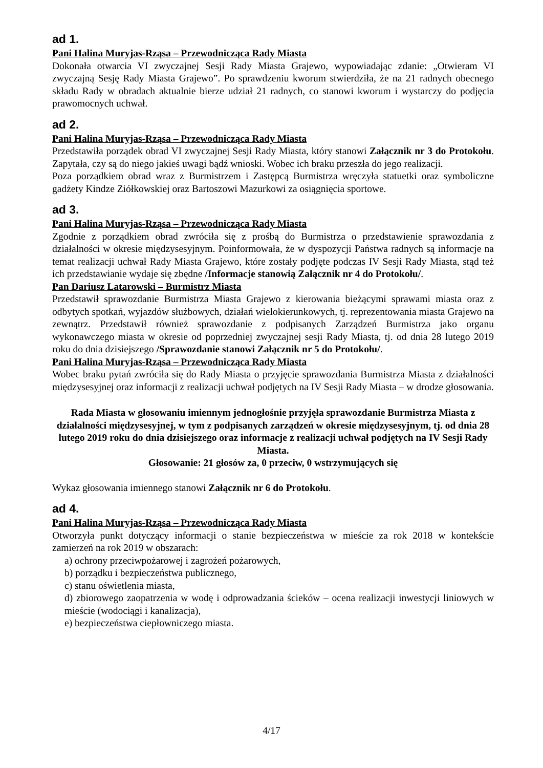ad 1.
Pani Halina Muryjas-Rząsa – Przewodnicząca Rady Miasta
Dokonała otwarcia VI zwyczajnej Sesji Rady Miasta Grajewo, wypowiadając zdanie: „Otwieram VI zwyczajną Sesję Rady Miasta Grajewo”. Po sprawdzeniu kworum stwierdziła, że na 21 radnych obecnego składu Rady w obradach aktualnie bierze udział 21 radnych, co stanowi kworum i wystarczy do podjęcia prawomocnych uchwał.
ad 2.
Pani Halina Muryjas-Rząsa – Przewodnicząca Rady Miasta
Przedstawiła porządek obrad VI zwyczajnej Sesji Rady Miasta, który stanowi Załącznik nr 3 do Protokołu. Zapytała, czy są do niego jakieś uwagi bądź wnioski. Wobec ich braku przeszła do jego realizacji.
Poza porządkiem obrad wraz z Burmistrzem i Zastępcą Burmistrza wręczyła statuetki oraz symboliczne gadżety Kindze Ziółkowskiej oraz Bartoszowi Mazurkowi za osiągnięcia sportowe.
ad 3.
Pani Halina Muryjas-Rząsa – Przewodnicząca Rady Miasta
Zgodnie z porządkiem obrad zwróciła się z prośbą do Burmistrza o przedstawienie sprawozdania z działalności w okresie międzysesyjnym. Poinformowała, że w dyspozycji Państwa radnych są informacje na temat realizacji uchwał Rady Miasta Grajewo, które zostały podjęte podczas IV Sesji Rady Miasta, stąd też ich przedstawianie wydaje się zbędne /Informacje stanowią Załącznik nr 4 do Protokołu/.
Pan Dariusz Latarowski – Burmistrz Miasta
Przedstawił sprawozdanie Burmistrza Miasta Grajewo z kierowania bieżącymi sprawami miasta oraz z odbytych spotkań, wyjazdów służbowych, działań wielokierunkowych, tj. reprezentowania miasta Grajewo na zewnątrz. Przedstawił również sprawozdanie z podpisanych Zarządzeń Burmistrza jako organu wykonawczego miasta w okresie od poprzedniej zwyczajnej sesji Rady Miasta, tj. od dnia 28 lutego 2019 roku do dnia dzisiejszego /Sprawozdanie stanowi Załącznik nr 5 do Protokołu/.
Pani Halina Muryjas-Rząsa – Przewodnicząca Rady Miasta
Wobec braku pytań zwróciła się do Rady Miasta o przyjęcie sprawozdania Burmistrza Miasta z działalności międzysesyjnej oraz informacji z realizacji uchwał podjętych na IV Sesji Rady Miasta – w drodze głosowania.
Rada Miasta w głosowaniu imiennym jednogłośnie przyjęła sprawozdanie Burmistrza Miasta z działalności międzysesyjnej, w tym z podpisanych zarządzeń w okresie międzysesyjnym, tj. od dnia 28 lutego 2019 roku do dnia dzisiejszego oraz informacje z realizacji uchwał podjętych na IV Sesji Rady Miasta.
Głosowanie: 21 głosów za, 0 przeciw, 0 wstrzymujących się
Wykaz głosowania imiennego stanowi Załącznik nr 6 do Protokołu.
ad 4.
Pani Halina Muryjas-Rząsa – Przewodnicząca Rady Miasta
Otworzyła punkt dotyczący informacji o stanie bezpieczeństwa w mieście za rok 2018 w kontekście zamierzeń na rok 2019 w obszarach:
a) ochrony przeciwpożarowej i zagrożeń pożarowych,
b) porządku i bezpieczeństwa publicznego,
c) stanu oświetlenia miasta,
d) zbiorowego zaopatrzenia w wodę i odprowadzania ścieków – ocena realizacji inwestycji liniowych w mieście (wodociągi i kanalizacja),
e) bezpieczeństwa ciepłowniczego miasta.
4/17